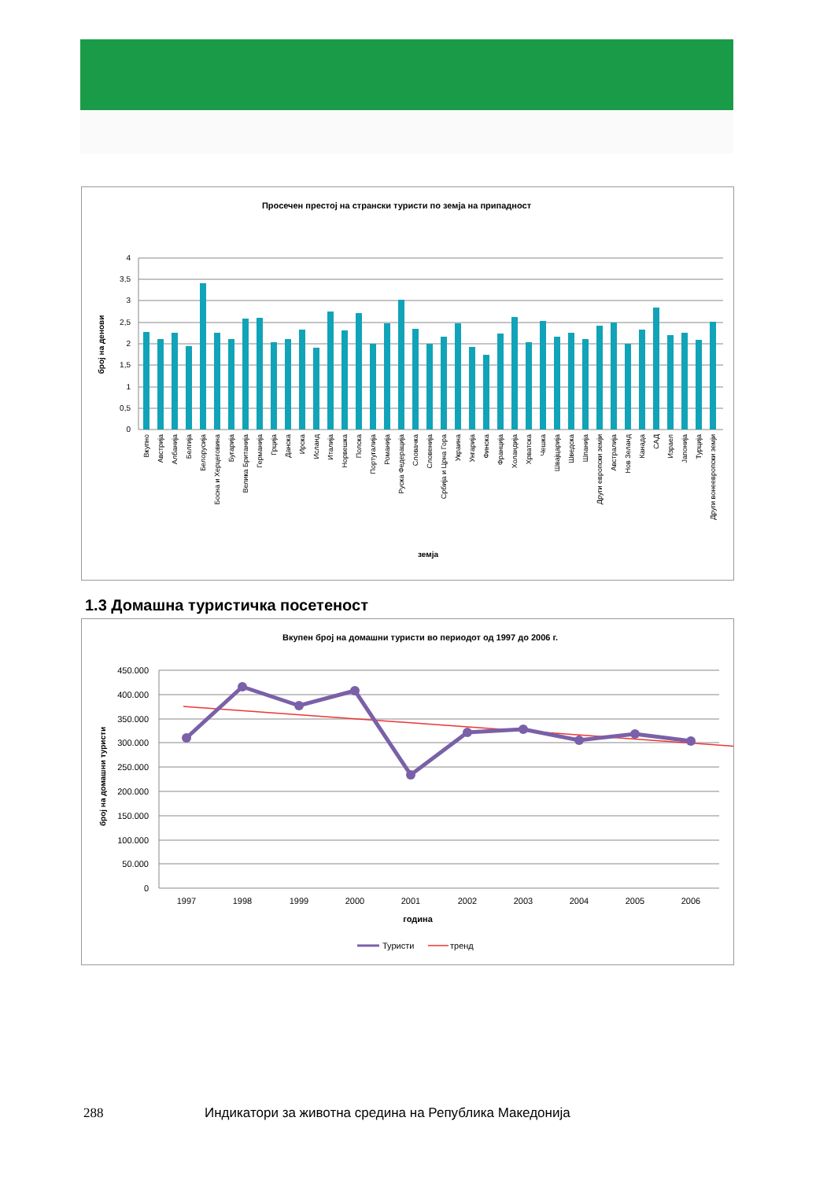Просечен престој на странски туристи по земја на припадност
4
3,5
3
2,5
2
1,5
1
0,5
0
број на денови
Вкупно
Австрија
Албанија
Белгија
Белорусија
Босна и Херцеговина
Бугарија
Велика Британија
Германија
Грција
Данска
Ирска
Исланд
Италија
Норвешка
Полска
Португалија
Романија
Руска Федерација
Словачка
Словенија
Србија и Црна Гора
Украина
Унгарија
Финска
Франција
Холандија
Хрватска
Чешка
Швајцарија
Шведска
Шпанија
Други европски земји
Австралија
Нов Зеланд
Канада
САД
Израел
Јапонија
Турција
Други вонеевропски земји
земја
1.3 Домашна туристичка посетеност
Вкупен број на домашни туристи во периодот од 1997 до 2006 г.
450.000
400.000
350.000
300.000
250.000
200.000
150.000
100.000
50.000
0
број на домашни туристи
1997
1998
1999
2000
2001
2002
2003
2004
2005
2006
година
Туристи
тренд
288
Индикатори за животна средина на Република Македонија